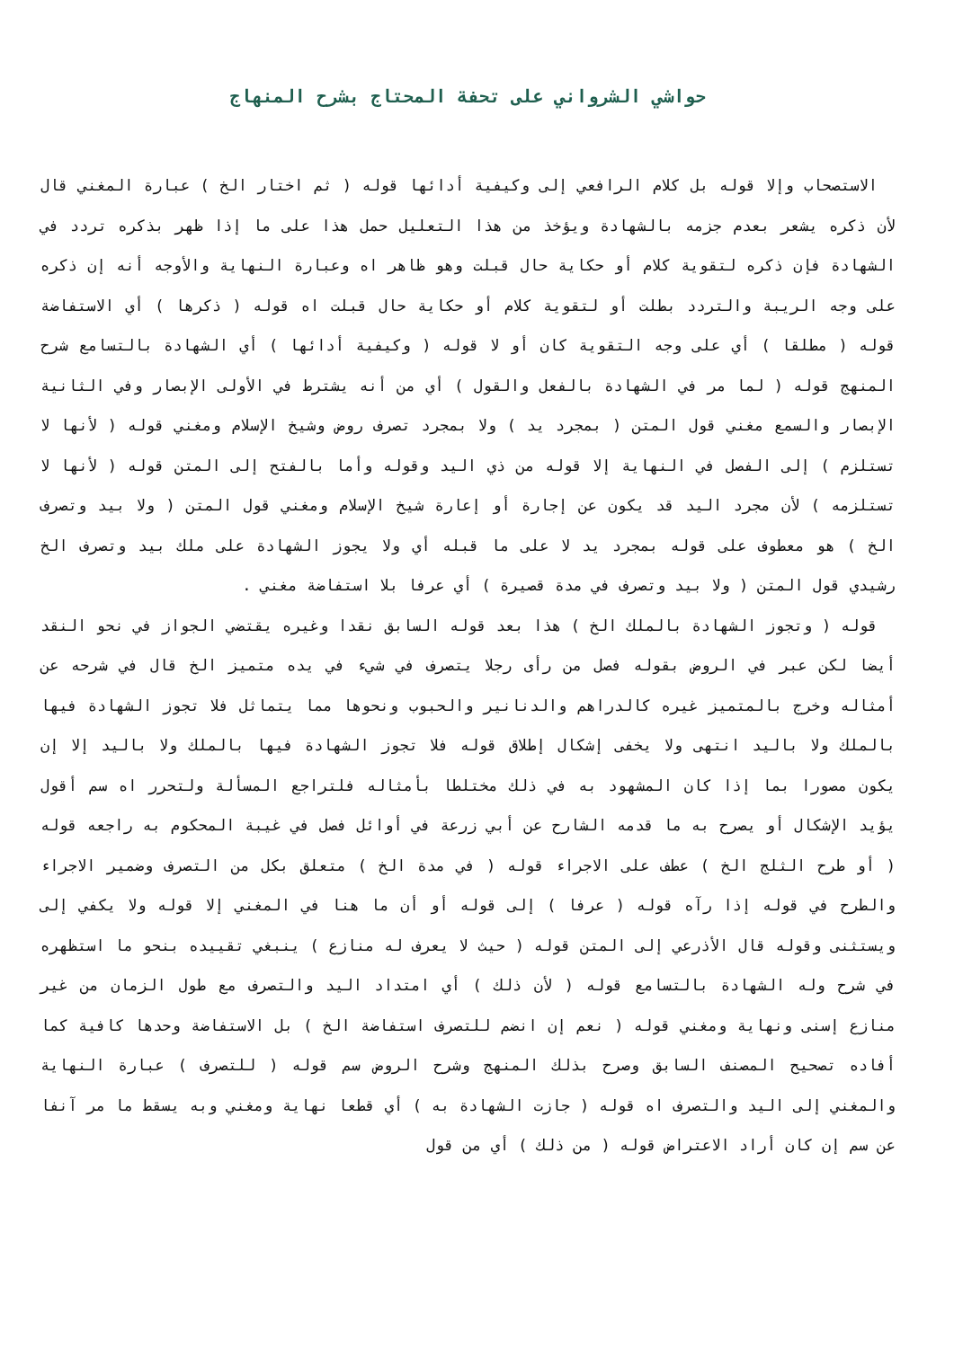حواشي الشرواني على تحفة المحتاج بشرح المنهاج
الاستصحاب وإلا قوله بل كلام الرافعي إلى وكيفية أدائها قوله ( ثم اختار الخ ) عبارة المغني قال لأن ذكره يشعر بعدم جزمه بالشهادة ويؤخذ من هذا التعليل حمل هذا على ما إذا ظهر بذكره تردد في الشهادة فإن ذكره لتقوية كلام أو حكاية حال قبلت وهو ظاهر اه وعبارة النهاية والأوجه أنه إن ذكره على وجه الريبة والتردد بطلت أو لتقوية كلام أو حكاية حال قبلت اه قوله ( ذكرها ) أي الاستفاضة قوله ( مطلقا ) أي على وجه التقوية كان أو لا قوله ( وكيفية أدائها ) أي الشهادة بالتسامع شرح المنهج قوله ( لما مر في الشهادة بالفعل والقول ) أي من أنه يشترط في الأولى الإبصار وفي الثانية الإبصار والسمع مغني قول المتن ( بمجرد يد ) ولا بمجرد تصرف روض وشيخ الإسلام ومغني قوله ( لأنها لا تستلزم ) إلى الفصل في النهاية إلا قوله من ذي اليد وقوله وأما بالفتح إلى المتن قوله ( لأنها لا تستلزمه ) لأن مجرد اليد قد يكون عن إجارة أو إعارة شيخ الإسلام ومغني قول المتن ( ولا بيد وتصرف الخ ) هو معطوف على قوله بمجرد يد لا على ما قبله أي ولا يجوز الشهادة على ملك بيد وتصرف الخ رشيدي قول المتن ( ولا بيد وتصرف في مدة قصيرة ) أي عرفا بلا استفاضة مغني .
قوله ( وتجوز الشهادة بالملك الخ ) هذا بعد قوله السابق نقدا وغيره يقتضي الجواز في نحو النقد أيضا لكن عبر في الروض بقوله فصل من رأى رجلا يتصرف في شيء في يده متميز الخ قال في شرحه عن أمثاله وخرج بالمتميز غيره كالدراهم والدنانير والحبوب ونحوها مما يتماثل فلا تجوز الشهادة فيها بالملك ولا باليد انتهى ولا يخفى إشكال إطلاق قوله فلا تجوز الشهادة فيها بالملك ولا باليد إلا إن يكون مصورا بما إذا كان المشهود به في ذلك مختلطا بأمثاله فلتراجع المسألة ولتحرر اه سم أقول يؤيد الإشكال أو يصرح به ما قدمه الشارح عن أبي زرعة في أوائل فصل في غيبة المحكوم به راجعه قوله ( أو طرح الثلج الخ ) عطف على الاجراء قوله ( في مدة الخ ) متعلق بكل من التصرف وضمير الاجراء والطرح في قوله إذا رآه قوله ( عرفا ) إلى قوله أو أن ما هنا في المغني إلا قوله ولا يكفي إلى ويستثنى وقوله قال الأذرعي إلى المتن قوله ( حيث لا يعرف له منازع ) ينبغي تقييده بنحو ما استظهره في شرح وله الشهادة بالتسامع قوله ( لأن ذلك ) أي امتداد اليد والتصرف مع طول الزمان من غير منازع إسنى ونهاية ومغني قوله ( نعم إن انضم للتصرف استفاضة الخ ) بل الاستفاضة وحدها كافية كما أفاده تصحيح المصنف السابق وصرح بذلك المنهج وشرح الروض سم قوله ( للتصرف ) عبارة النهاية والمغني إلى اليد والتصرف اه قوله ( جازت الشهادة به ) أي قطعا نهاية ومغني وبه يسقط ما مر آنفا عن سم إن كان أراد الاعتراض قوله ( من ذلك ) أي من قول